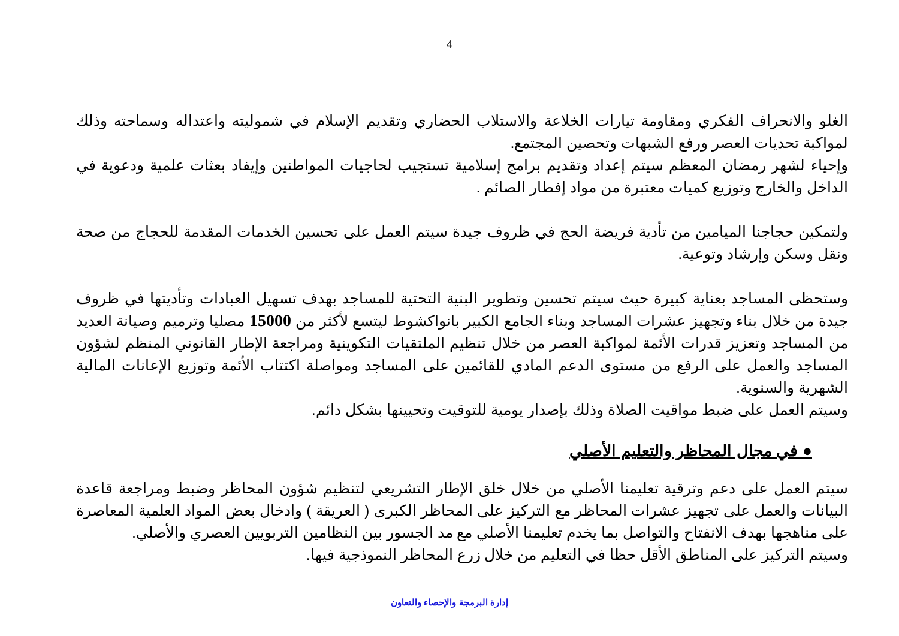4
الغلو والانحراف الفكري ومقاومة تيارات الخلاعة والاستلاب الحضاري وتقديم الإسلام في شموليته واعتداله وسماحته وذلك لمواكبة تحديات العصر ورفع الشبهات وتحصين المجتمع.
وإحياء لشهر رمضان المعظم سيتم إعداد وتقديم برامج إسلامية تستجيب لحاجيات المواطنين وإيفاد بعثات علمية ودعوية في الداخل والخارج وتوزيع كميات معتبرة من مواد إفطار الصائم .
ولتمكين حجاجنا الميامين من تأدية فريضة الحج في ظروف جيدة سيتم العمل على تحسين الخدمات المقدمة للحجاج من صحة ونقل وسكن وإرشاد وتوعية.
وستحظى المساجد بعناية كبيرة حيث سيتم تحسين وتطوير البنية التحتية للمساجد بهدف تسهيل العبادات وتأديتها في ظروف جيدة من خلال بناء وتجهيز عشرات المساجد وبناء الجامع الكبير بانواكشوط ليتسع لأكثر من 15000 مصليا وترميم وصيانة العديد من المساجد وتعزيز قدرات الأئمة لمواكبة العصر من خلال تنظيم الملتقيات التكوينية ومراجعة الإطار القانوني المنظم لشؤون المساجد والعمل على الرفع من مستوى الدعم المادي للقائمين على المساجد ومواصلة اكتتاب الأئمة وتوزيع الإعانات المالية الشهرية والسنوية.
وسيتم العمل على ضبط مواقيت الصلاة وذلك بإصدار يومية للتوقيت وتحيينها بشكل دائم.
● في مجال المحاظر والتعليم الأصلي
سيتم العمل على دعم وترقية تعليمنا الأصلي من خلال خلق الإطار التشريعي لتنظيم شؤون المحاظر وضبط ومراجعة قاعدة البيانات والعمل على تجهيز عشرات المحاظر مع التركيز على المحاظر الكبرى ( العريقة ) وادخال بعض المواد العلمية المعاصرة على مناهجها بهدف الانفتاح والتواصل بما يخدم تعليمنا الأصلي مع مد الجسور بين النظامين التربويين العصري والأصلي.
وسيتم التركيز على المناطق الأقل حظا في التعليم من خلال زرع المحاظر النموذجية فيها.
إدارة البرمجة والإحصاء والتعاون